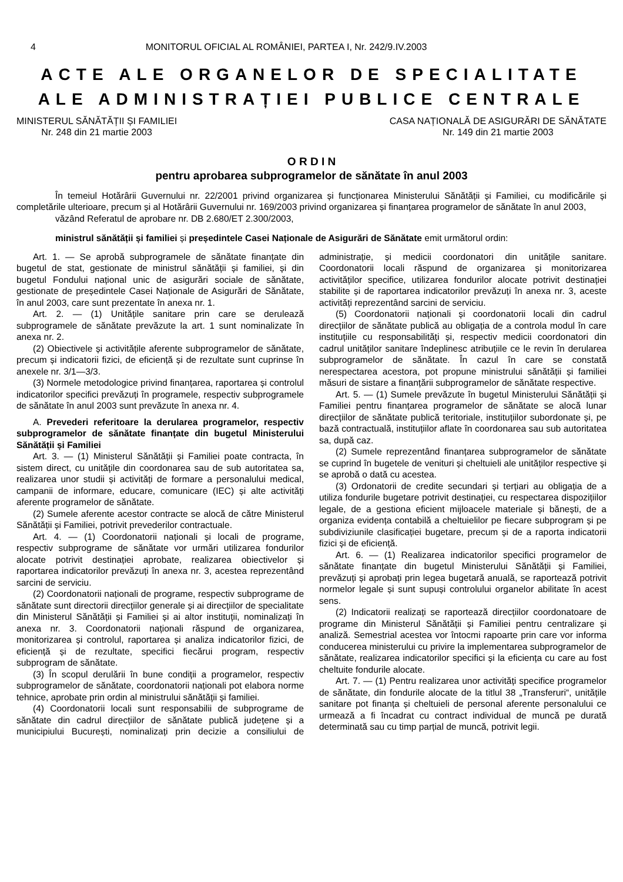4 MONITORUL OFICIAL AL ROMÂNIEI, PARTEA I, Nr. 242/9.IV.2003
ACTE ALE ORGANELOR DE SPECIALITATE
ALE ADMINISTRAȚIEI PUBLICE CENTRALE
MINISTERUL SĂNĂTĂȚII ȘI FAMILIEI
Nr. 248 din 21 martie 2003
CASA NAȚIONALĂ DE ASIGURĂRI DE SĂNĂTATE
Nr. 149 din 21 martie 2003
O R D I N
pentru aprobarea subprogramelor de sănătate în anul 2003
În temeiul Hotărârii Guvernului nr. 22/2001 privind organizarea și funcționarea Ministerului Sănătății și Familiei, cu modificările și completările ulterioare, precum și al Hotărârii Guvernului nr. 169/2003 privind organizarea și finanțarea programelor de sănătate în anul 2003,
văzând Referatul de aprobare nr. DB 2.680/ET 2.300/2003,
ministrul sănătății și familiei și președintele Casei Naționale de Asigurări de Sănătate emit următorul ordin:
Art. 1. — Se aprobă subprogramele de sănătate finanțate din bugetul de stat, gestionate de ministrul sănătății și familiei, și din bugetul Fondului național unic de asigurări sociale de sănătate, gestionate de președintele Casei Naționale de Asigurări de Sănătate, în anul 2003, care sunt prezentate în anexa nr. 1.
Art. 2. — (1) Unitățile sanitare prin care se derulează subprogramele de sănătate prevăzute la art. 1 sunt nominalizate în anexa nr. 2.
(2) Obiectivele și activitățile aferente subprogramelor de sănătate, precum și indicatorii fizici, de eficiență și de rezultate sunt cuprinse în anexele nr. 3/1—3/3.
(3) Normele metodologice privind finanțarea, raportarea și controlul indicatorilor specifici prevăzuți în programele, respectiv subprogramele de sănătate în anul 2003 sunt prevăzute în anexa nr. 4.
A. Prevederi referitoare la derularea programelor, respectiv subprogramelor de sănătate finanțate din bugetul Ministerului Sănătății și Familiei
Art. 3. — (1) Ministerul Sănătății și Familiei poate contracta, în sistem direct, cu unitățile din coordonarea sau de sub autoritatea sa, realizarea unor studii și activități de formare a personalului medical, campanii de informare, educare, comunicare (IEC) și alte activități aferente programelor de sănătate.
(2) Sumele aferente acestor contracte se alocă de către Ministerul Sănătății și Familiei, potrivit prevederilor contractuale.
Art. 4. — (1) Coordonatorii naționali și locali de programe, respectiv subprograme de sănătate vor urmări utilizarea fondurilor alocate potrivit destinației aprobate, realizarea obiectivelor și raportarea indicatorilor prevăzuți în anexa nr. 3, acestea reprezentând sarcini de serviciu.
(2) Coordonatorii naționali de programe, respectiv subprograme de sănătate sunt directorii direcțiilor generale și ai direcțiilor de specialitate din Ministerul Sănătății și Familiei și ai altor instituții, nominalizați în anexa nr. 3. Coordonatorii naționali răspund de organizarea, monitorizarea și controlul, raportarea și analiza indicatorilor fizici, de eficiență și de rezultate, specifici fiecărui program, respectiv subprogram de sănătate.
(3) În scopul derulării în bune condiții a programelor, respectiv subprogramelor de sănătate, coordonatorii naționali pot elabora norme tehnice, aprobate prin ordin al ministrului sănătății și familiei.
(4) Coordonatorii locali sunt responsabilii de subprograme de sănătate din cadrul direcțiilor de sănătate publică județene și a municipiului București, nominalizați prin decizie a consiliului de administrație, și medicii coordonatori din unitățile sanitare. Coordonatorii locali răspund de organizarea și monitorizarea activităților specifice, utilizarea fondurilor alocate potrivit destinației stabilite și de raportarea indicatorilor prevăzuți în anexa nr. 3, aceste activități reprezentând sarcini de serviciu.
(5) Coordonatorii naționali și coordonatorii locali din cadrul direcțiilor de sănătate publică au obligația de a controla modul în care instituțiile cu responsabilități și, respectiv medicii coordonatori din cadrul unităților sanitare îndeplinesc atribuțiile ce le revin în derularea subprogramelor de sănătate. În cazul în care se constată nerespectarea acestora, pot propune ministrului sănătății și familiei măsuri de sistare a finanțării subprogramelor de sănătate respective.
Art. 5. — (1) Sumele prevăzute în bugetul Ministerului Sănătății și Familiei pentru finanțarea programelor de sănătate se alocă lunar direcțiilor de sănătate publică teritoriale, instituțiilor subordonate și, pe bază contractuală, instituțiilor aflate în coordonarea sau sub autoritatea sa, după caz.
(2) Sumele reprezentând finanțarea subprogramelor de sănătate se cuprind în bugetele de venituri și cheltuieli ale unităților respective și se aprobă o dată cu acestea.
(3) Ordonatorii de credite secundari și terțiari au obligația de a utiliza fondurile bugetare potrivit destinației, cu respectarea dispozițiilor legale, de a gestiona eficient mijloacele materiale și bănești, de a organiza evidența contabilă a cheltuielilor pe fiecare subprogram și pe subdiviziunile clasificației bugetare, precum și de a raporta indicatorii fizici și de eficiență.
Art. 6. — (1) Realizarea indicatorilor specifici programelor de sănătate finanțate din bugetul Ministerului Sănătății și Familiei, prevăzuți și aprobați prin legea bugetară anuală, se raportează potrivit normelor legale și sunt supuși controlului organelor abilitate în acest sens.
(2) Indicatorii realizați se raportează direcțiilor coordonatoare de programe din Ministerul Sănătății și Familiei pentru centralizare și analiză. Semestrial acestea vor întocmi rapoarte prin care vor informa conducerea ministerului cu privire la implementarea subprogramelor de sănătate, realizarea indicatorilor specifici și la eficiența cu care au fost cheltuite fondurile alocate.
Art. 7. — (1) Pentru realizarea unor activități specifice programelor de sănătate, din fondurile alocate de la titlul 38 „Transferuri“, unitățile sanitare pot finanța și cheltuieli de personal aferente personalului ce urmează a fi încadrat cu contract individual de muncă pe durată determinată sau cu timp parțial de muncă, potrivit legii.